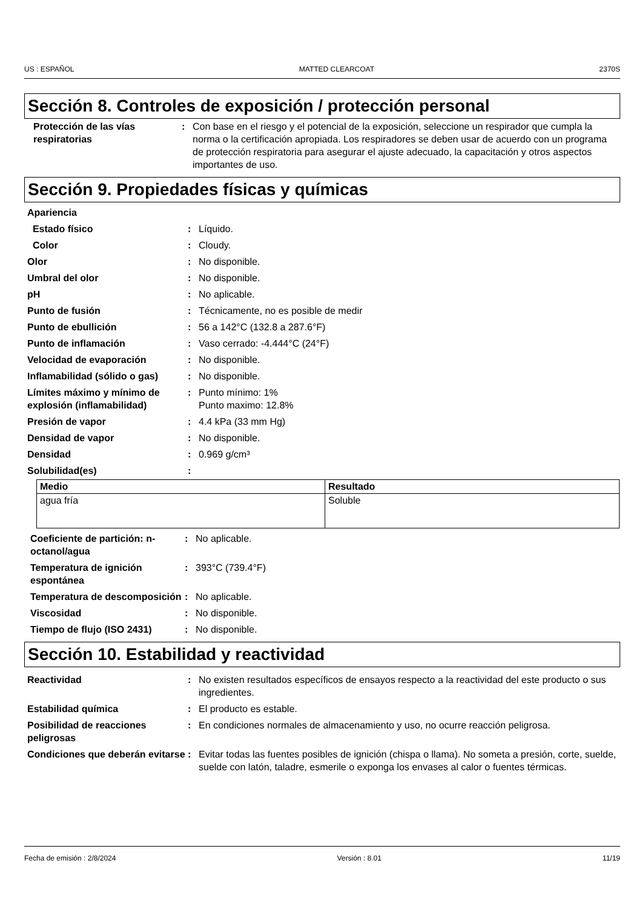US : ESPAÑOL MATTED CLEARCOAT 2370S
Sección 8. Controles de exposición / protección personal
| Protección de las vías respiratorias | : | Con base en el riesgo y el potencial de la exposición, seleccione un respirador que cumpla la norma o la certificación apropiada. Los respiradores se deben usar de acuerdo con un programa de protección respiratoria para asegurar el ajuste adecuado, la capacitación y otros aspectos importantes de uso. |
Sección 9. Propiedades físicas y químicas
| Apariencia | | |
| Estado físico | : | Líquido. |
| Color | : | Cloudy. |
| Olor | : | No disponible. |
| Umbral del olor | : | No disponible. |
| pH | : | No aplicable. |
| Punto de fusión | : | Técnicamente, no es posible de medir |
| Punto de ebullición | : | 56 a 142°C (132.8 a 287.6°F) |
| Punto de inflamación | : | Vaso cerrado: -4.444°C (24°F) |
| Velocidad de evaporación | : | No disponible. |
| Inflamabilidad (sólido o gas) | : | No disponible. |
| Límites máximo y mínimo de explosión (inflamabilidad) | : | Punto mínimo: 1% Punto maximo: 12.8% |
| Presión de vapor | : | 4.4 kPa (33 mm Hg) |
| Densidad de vapor | : | No disponible. |
| Densidad | : | 0.969 g/cm³ |
| Solubilidad(es) | : | |
| Medio | Resultado |
| --- | --- |
| agua fría | Soluble |
| Coeficiente de partición: n-octanol/agua | : | No aplicable. |
| Temperatura de ignición espontánea | : | 393°C (739.4°F) |
| Temperatura de descomposición | : | No aplicable. |
| Viscosidad | : | No disponible. |
| Tiempo de flujo (ISO 2431) | : | No disponible. |
Sección 10. Estabilidad y reactividad
| Reactividad | : | No existen resultados específicos de ensayos respecto a la reactividad del este producto o sus ingredientes. |
| Estabilidad química | : | El producto es estable. |
| Posibilidad de reacciones peligrosas | : | En condiciones normales de almacenamiento y uso, no ocurre reacción peligrosa. |
| Condiciones que deberán evitarse | : | Evitar todas las fuentes posibles de ignición (chispa o llama). No someta a presión, corte, suelde, suelde con latón, taladre, esmerile o exponga los envases al calor o fuentes térmicas. |
Fecha de emisión : 2/8/2024 Versión : 8.01 11/19